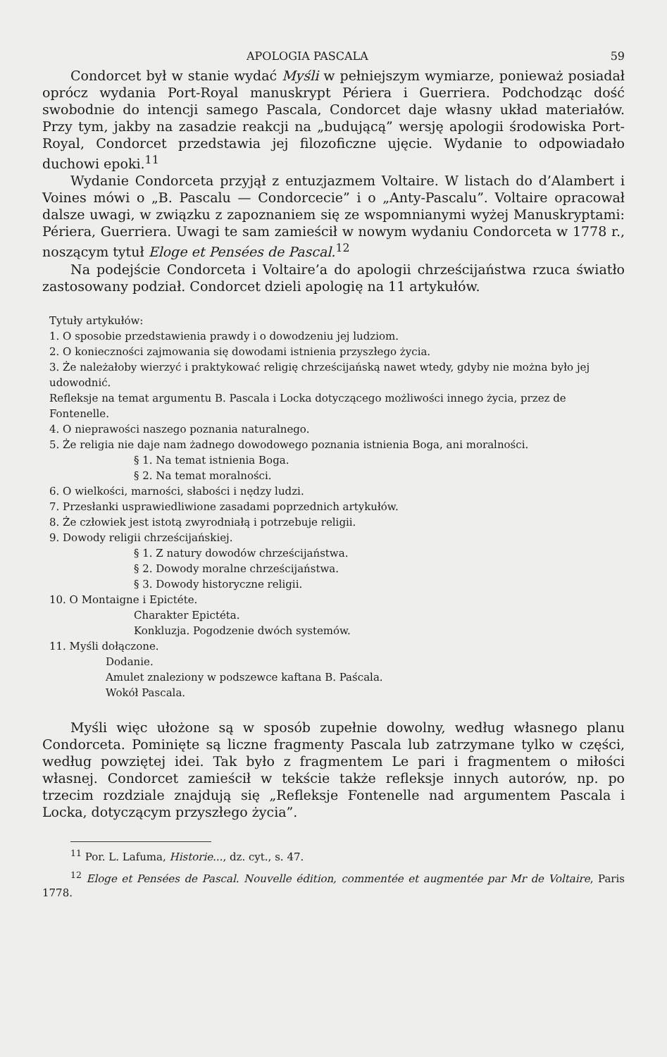APOLOGIA PASCALA 59
Condorcet był w stanie wydać Myśli w pełniejszym wymiarze, ponieważ posiadał oprócz wydania Port-Royal manuskrypt Périera i Guerriera. Podchodząc dość swobodnie do intencji samego Pascala, Condorcet daje własny układ materiałów. Przy tym, jakby na zasadzie reakcji na „budującą” wersję apologii środowiska Port-Royal, Condorcet przedstawia jej filozoficzne ujęcie. Wydanie to odpowiadało duchowi epoki.<sup>11</sup>
Wydanie Condorceta przyjął z entuzjazmem Voltaire. W listach do d’Alambert i Voines mówi o „B. Pascalu — Condorcecie” i o „Anty-Pascalu”. Voltaire opracował dalsze uwagi, w związku z zapoznaniem się ze wspomnianymi wyżej Manuskryptami: Périera, Guerriera. Uwagi te sam zamieścił w nowym wydaniu Condorceta w 1778 r., noszącym tytuł Eloge et Pensées de Pascal.<sup>12</sup>
Na podejście Condorceta i Voltaire’a do apologii chrześcijaństwa rzuca światło zastosowany podział. Condorcet dzieli apologię na 11 artykułów.
Tytuły artykułów:
1. O sposobie przedstawienia prawdy i o dowodzeniu jej ludziom.
2. O konieczności zajmowania się dowodami istnienia przyszłego życia.
3. Że należałoby wierzyć i praktykować religię chrześcijańską nawet wtedy, gdyby nie można było jej udowodnić.
Refleksje na temat argumentu B. Pascala i Locka dotyczącego możliwości innego życia, przez de Fontenelle.
4. O nieprawości naszego poznania naturalnego.
5. Że religia nie daje nam żadnego dowodowego poznania istnienia Boga, ani moralności.
§ 1. Na temat istnienia Boga.
§ 2. Na temat moralności.
6. O wielkości, marności, słabości i nędzy ludzi.
7. Przesłanki usprawiedliwione zasadami poprzednich artykułów.
8. Że człowiek jest istotą zwyrodniałą i potrzebuje religii.
9. Dowody religii chrześcijańskiej.
§ 1. Z natury dowodów chrześcijaństwa.
§ 2. Dowody moralne chrześcijaństwa.
§ 3. Dowody historyczne religii.
10. O Montaigne i Epictéte.
Charakter Epictéta.
Konkluzja. Pogodzenie dwóch systemów.
11. Myśli dołączone.
Dodanie.
Amulet znaleziony w podszewce kaftana B. Paścala.
Wokół Pascala.
Myśli więc ułożone są w sposób zupełnie dowolny, według własnego planu Condorceta. Pominięte są liczne fragmenty Pascala lub zatrzymane tylko w części, według powziętej idei. Tak było z fragmentem Le pari i fragmentem o miłości własnej. Condorcet zamieścił w tekście także refleksje innych autorów, np. po trzecim rozdziale znajdują się „Refleksje Fontenelle nad argumentem Pascala i Locka, dotyczącym przyszłego życia”.
<sup>11</sup> Por. L. Lafuma, Historie..., dz. cyt., s. 47.
<sup>12</sup> Eloge et Pensées de Pascal. Nouvelle édition, commentée et augmentée par Mr de Voltaire, Paris 1778.